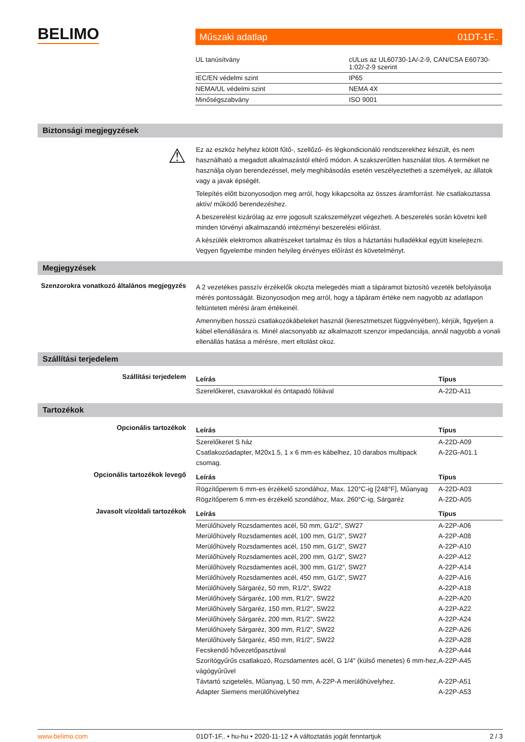BELIMO Műszaki adatlap 01DT-1F..
| UL tanúsítvány | cULus az UL60730-1A/-2-9, CAN/CSA E60730-1:02/-2-9 szerint |
| IEC/EN védelmi szint | IP65 |
| NEMA/UL védelmi szint | NEMA 4X |
| Minőségszabvány | ISO 9001 |
Biztonsági megjegyzések
⚠
Ez az eszköz helyhez kötött fűtő-, szellőző- és légkondicionáló rendszerekhez készült, és nem használható a megadott alkalmazástól eltérő módon. A szakszerűtlen használat tilos. A terméket ne használja olyan berendezéssel, mely meghibásodás esetén veszélyeztetheti a személyek, az állatok vagy a javak épségét.
Telepítés előtt bizonyosodjon meg arról, hogy kikapcsolta az összes áramforrást. Ne csatlakoztassa aktív/ működő berendezéshez.
A beszerelést kizárólag az erre jogosult szakszemélyzet végezheti. A beszerelés során követni kell minden törvényi alkalmazandó intézményi beszerelési előírást.
A készülék elektromos alkatrészeket tartalmaz és tilos a háztartási hulladékkal együtt kiselejtezni. Vegyen figyelembe minden helyileg érvényes előírást és követelményt.
Megjegyzések
Szenzorokra vonatkozó általános megjegyzés
A 2 vezetékes passzív érzékelők okozta melegedés miatt a tápáramot biztosító vezeték befolyásolja mérés pontosságát. Bizonyosodjon meg arról, hogy a tápáram értéke nem nagyobb az adatlapon feltüntetett mérési áram értékeinél.
Amennyiben hosszú csatlakozókábeleket használ (keresztmetszet függvényében), kérjük, figyeljen a kábel ellenállására is. Minél alacsonyabb az alkalmazott szenzor impedanciája, annál nagyobb a vonali ellenállás hatása a mérésre, mert eltolást okoz.
Szállítási terjedelem
Szállítási terjedelem
| Leírás | Típus |
| --- | --- |
| Szerelőkeret, csavarokkal és öntapadó fóliával | A-22D-A11 |
Tartozékok
Opcionális tartozékok
| Leírás | Típus |
| --- | --- |
| Szerelőkeret S ház | A-22D-A09 |
| Csatlakozóadapter, M20x1.5, 1 x 6 mm-es kábelhez, 10 darabos multipack csomag. | A-22G-A01.1 |
Opcionális tartozékok levegő
| Leírás | Típus |
| --- | --- |
| Rögzítőperem 6 mm-es érzékelő szondához, Max. 120°C-ig [248°F], Műanyag | A-22D-A03 |
| Rögzítőperem 6 mm-es érzékelő szondához, Max. 260°C-ig, Sárgaréz | A-22D-A05 |
Javasolt vízoldali tartozékok
| Leírás | Típus |
| --- | --- |
| Merülőhüvely Rozsdamentes acél, 50 mm, G1/2", SW27 | A-22P-A06 |
| Merülőhüvely Rozsdamentes acél, 100 mm, G1/2", SW27 | A-22P-A08 |
| Merülőhüvely Rozsdamentes acél, 150 mm, G1/2", SW27 | A-22P-A10 |
| Merülőhüvely Rozsdamentes acél, 200 mm, G1/2", SW27 | A-22P-A12 |
| Merülőhüvely Rozsdamentes acél, 300 mm, G1/2", SW27 | A-22P-A14 |
| Merülőhüvely Rozsdamentes acél, 450 mm, G1/2", SW27 | A-22P-A16 |
| Merülőhüvely Sárgaréz, 50 mm, R1/2", SW22 | A-22P-A18 |
| Merülőhüvely Sárgaréz, 100 mm, R1/2", SW22 | A-22P-A20 |
| Merülőhüvely Sárgaréz, 150 mm, R1/2", SW22 | A-22P-A22 |
| Merülőhüvely Sárgaréz, 200 mm, R1/2", SW22 | A-22P-A24 |
| Merülőhüvely Sárgaréz, 300 mm, R1/2", SW22 | A-22P-A26 |
| Merülőhüvely Sárgaréz, 450 mm, R1/2", SW22 | A-22P-A28 |
| Fecskendő hővezetőpasztával | A-22P-A44 |
| Szorítógyűrűs csatlakozó, Rozsdamentes acél, G 1/4" (külső menetes) 6 mm-hez, vágógyűrűvel | A-22P-A45 |
| Távtartó szigetelés, Műanyag, L 50 mm, A-22P-A merülőhüvelyhez. | A-22P-A51 |
| Adapter Siemens merülőhüvelyhez | A-22P-A53 |
www.belimo.com 01DT-1F.. • hu-hu • 2020-11-12 • A változtatás jogát fenntartjuk 2 / 3